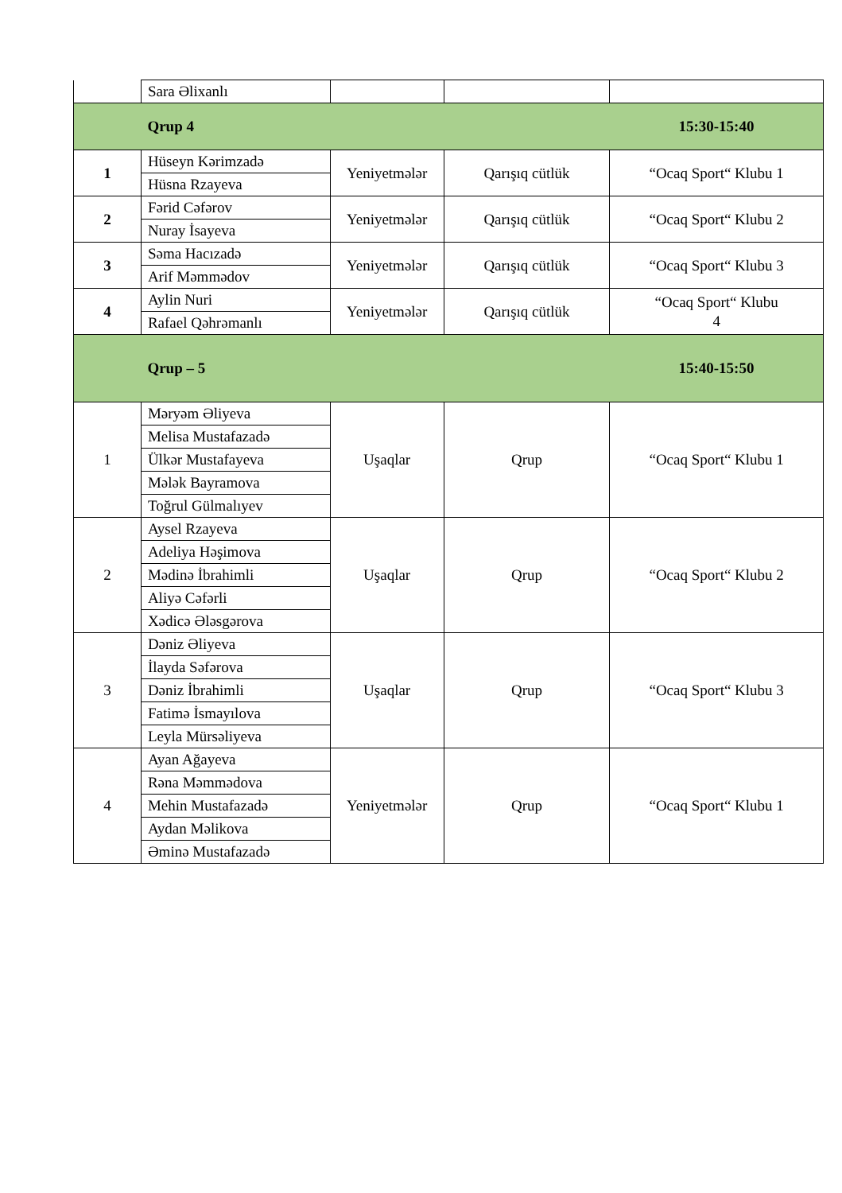| | Sara Əlixanlı | | | |
| | Qrup 4 | | | 15:30-15:40 |
| 1 | Hüseyn Kərimzadə | Yeniyetmələr | Qarışıq cütlük | “Ocaq Sport“ Klubu 1 |
| | Hüsna Rzayeva | | | |
| 2 | Fərid Cəfərov | Yeniyetmələr | Qarışıq cütlük | “Ocaq Sport“ Klubu 2 |
| | Nuray İsayeva | | | |
| 3 | Səma Hacızadə | Yeniyetmələr | Qarışıq cütlük | “Ocaq Sport“ Klubu 3 |
| | Arif Məmmədov | | | |
| 4 | Aylin Nuri | Yeniyetmələr | Qarışıq cütlük | “Ocaq Sport“ Klubu 4 |
| | Rafael Qəhrəmanlı | | | |
| | Qrup – 5 | | | 15:40-15:50 |
| 1 | Məryəm Əliyeva | Uşaqlar | Qrup | “Ocaq Sport“ Klubu 1 |
| | Melisa Mustafazadə | | | |
| | Ülkər Mustafayeva | | | |
| | Mələk Bayramova | | | |
| | Toğrul Gülmalıyev | | | |
| 2 | Aysel Rzayeva | Uşaqlar | Qrup | “Ocaq Sport“ Klubu 2 |
| | Adeliya Həşimova | | | |
| | Mədinə İbrahimli | | | |
| | Aliyə Cəfərli | | | |
| | Xədicə Ələsgərova | | | |
| 3 | Dəniz Əliyeva | Uşaqlar | Qrup | “Ocaq Sport“ Klubu 3 |
| | İlayda Səfərova | | | |
| | Dəniz İbrahimli | | | |
| | Fatimə İsmayılova | | | |
| | Leyla Mürsəliyeva | | | |
| 4 | Ayan Ağayeva | Yeniyetmələr | Qrup | “Ocaq Sport“ Klubu 1 |
| | Rəna Məmmədova | | | |
| | Mehin Mustafazadə | | | |
| | Aydan Məlikova | | | |
| | Əminə Mustafazadə | | | |